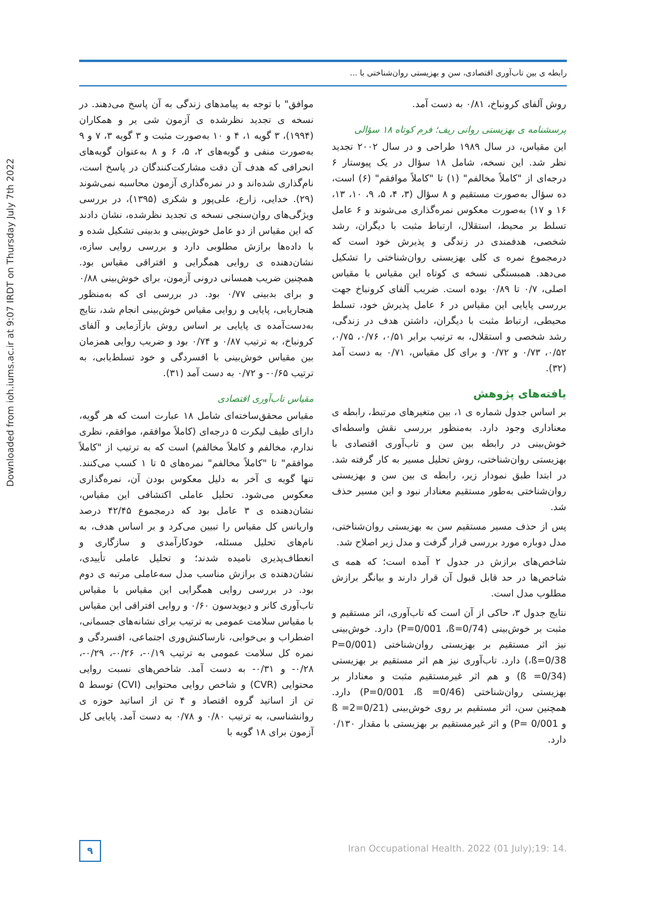رابطه ی بین تاب‌آوری اقتصادی، سن و بهزیستی روان‌شناختی با ...
Downloaded from ioh.iums.ac.ir at 9:07 IRDT on Thursday July 7th 2022
موافق" با توجه به پیامدهای زندگی به آن پاسخ می‌دهند. در نسخه ی تجدید نظرشده ی آزمون شی یر و همکاران (۱۹۹۴)، ۳ گویه ۱، ۴ و ۱۰ به‌صورت مثبت و ۳ گویه ۳، ۷ و ۹ به‌صورت منفی و گویه‌های ۲، ۵، ۶ و ۸ به‌عنوان گویه‌های انحرافی که هدف آن دقت مشارکت‌کنندگان در پاسخ است، نام‌گذاری شده‌اند و در نمره‌گذاری آزمون محاسبه نمی‌شوند (۲۹). خدایی، زارع، علی‌پور و شکری (۱۳۹۵)، در بررسی ویژگی‌های روان‌سنجی نسخه ی تجدید نظرشده، نشان دادند که این مقیاس از دو عامل خوش‌بینی و بدبینی تشکیل شده و با داده‌ها برازش مطلوبی دارد و بررسی روایی سازه، نشان‌دهنده ی روایی همگرایی و افتراقی مقیاس بود. همچنین ضریب همسانی درونی آزمون، برای خوش‌بینی ۰/۸۸ و برای بدبینی ۰/۷۷ بود. در بررسی ای که به‌منظور هنجاریابی، پایایی و روایی مقیاس خوش‌بینی انجام شد، نتایج به‌دست‌آمده ی پایایی بر اساس روش بازآزمایی و آلفای کرونباخ، به ترتیب ۰/۸۷ و ۰/۷۴ بود و ضریب روایی همزمان بین مقیاس خوش‌بینی با افسردگی و خود تسلط‌یابی، به ترتیب ۰/۶۵- و ۰/۷۲ به دست آمد (۳۱).
مقیاس تاب‌آوری اقتصادی
مقیاس محقق‌ساخته‌ای شامل ۱۸ عبارت است که هر گویه، دارای طیف لیکرت ۵ درجه‌ای (کاملاً موافقم، موافقم، نظری ندارم، مخالفم و کاملاً مخالفم) است که به ترتیب از "کاملاً موافقم" تا "کاملاً مخالفم" نمره‌های ۵ تا ۱ کسب می‌کنند. تنها گویه ی آخر به دلیل معکوس بودن آن، نمره‌گذاری معکوس می‌شود. تحلیل عاملی اکتشافی این مقیاس، نشان‌دهنده ی ۳ عامل بود که درمجموع ۴۲/۴۵ درصد واریانس کل مقیاس را تبیین می‌کرد و بر اساس هدف، به نام‌های تحلیل مسئله، خودکارآمدی و سازگاری و انعطاف‌پذیری نامیده شدند؛ و تحلیل عاملی تأییدی، نشان‌دهنده ی برازش مناسب مدل سه‌عاملی مرتبه ی دوم بود. در بررسی روایی همگرایی این مقیاس با مقیاس تاب‌آوری کانر و دیویدسون ۰/۶۰ و روایی افتراقی این مقیاس با مقیاس سلامت عمومی به ترتیب برای نشانه‌های جسمانی، اضطراب و بی‌خوابی، نارساکنش‌وری اجتماعی، افسردگی و نمره کل سلامت عمومی به ترتیب ۰/۱۹-، ۰/۲۶-، ۰/۲۹-، ۰/۲۸- و ۰/۳۱- به دست آمد. شاخص‌های نسبت روایی محتوایی (CVR) و شاخص روایی محتوایی (CVI) توسط ۵ تن از اساتید گروه اقتصاد و ۴ تن از اساتید حوزه ی روانشناسی، به ترتیب ۰/۸۰ و ۰/۷۸ به دست آمد. پایایی کل آزمون برای ۱۸ گویه با
روش آلفای کرونباخ، ۰/۸۱ به دست آمد.
پرسشنامه ی بهزیستی روانی ریف؛ فرم کوتاه ۱۸ سؤالی
این مقیاس، در سال ۱۹۸۹ طراحی و در سال ۲۰۰۲ تجدید نظر شد. این نسخه، شامل ۱۸ سؤال در یک پیوستار ۶ درجه‌ای از "کاملاً مخالفم" (۱) تا "کاملاً موافقم" (۶) است، ده سؤال به‌صورت مستقیم و ۸ سؤال (۳، ۴، ۵، ۹، ۱۰، ۱۳، ۱۶ و ۱۷) به‌صورت معکوس نمره‌گذاری می‌شوند و ۶ عامل تسلط بر محیط، استقلال، ارتباط مثبت با دیگران، رشد شخصی، هدفمندی در زندگی و پذیرش خود است که درمجموع نمره ی کلی بهزیستی روان‌شناختی را تشکیل می‌دهد. همبستگی نسخه ی کوتاه این مقیاس با مقیاس اصلی، ۰/۷ تا ۰/۸۹ بوده است. ضریب آلفای کرونباخ جهت بررسی پایایی این مقیاس در ۶ عامل پذیرش خود، تسلط محیطی، ارتباط مثبت با دیگران، داشتن هدف در زندگی، رشد شخصی و استقلال، به ترتیب برابر ۰/۵۱، ۰/۷۶، ۰/۷۵، ۰/۵۲، ۰/۷۳ و ۰/۷۲ و برای کل مقیاس، ۰/۷۱ به دست آمد (۳۲).
یافته‌های پژوهش
بر اساس جدول شماره ی ۱، بین متغیرهای مرتبط، رابطه ی معناداری وجود دارد. به‌منظور بررسی نقش واسطه‌ای خوش‌بینی در رابطه بین سن و تاب‌آوری اقتصادی با بهزیستی روان‌شناختی، روش تحلیل مسیر به کار گرفته شد. در ابتدا طبق نمودار زیر، رابطه ی بین سن و بهزیستی روان‌شناختی به‌طور مستقیم معنادار نبود و این مسیر حذف شد.
پس از حذف مسیر مستقیم سن به بهزیستی روان‌شناختی، مدل دوباره مورد بررسی قرار گرفت و مدل زیر اصلاح شد.
شاخص‌های برازش در جدول ۲ آمده است؛ که همه ی شاخص‌ها در حد قابل قبول آن قرار دارند و بیانگر برازش مطلوب مدل است.
نتایج جدول ۳، حاکی از آن است که تاب‌آوری، اثر مستقیم و مثبت بر خوش‌بینی (P=0/001 ،ß=0/74) دارد. خوش‌بینی نیز اثر مستقیم بر بهزیستی روان‌شناختی (P=0/001 ،ß=0/38) دارد. تاب‌آوری نیز هم اثر مستقیم بر بهزیستی (ß =0/34) و هم اثر غیرمستقیم مثبت و معنادار بر بهزیستی روان‌شناختی (P=0/001 ،ß =0/46) دارد. همچنین سن، اثر مستقیم بر روی خوش‌بینی (ß =2=0/21 و P= 0/001) و اثر غیرمستقیم بر بهزیستی با مقدار ۰/۱۳۰ دارد.
Iran Occupational Health. 2022 (01 July);19: 14.
۹